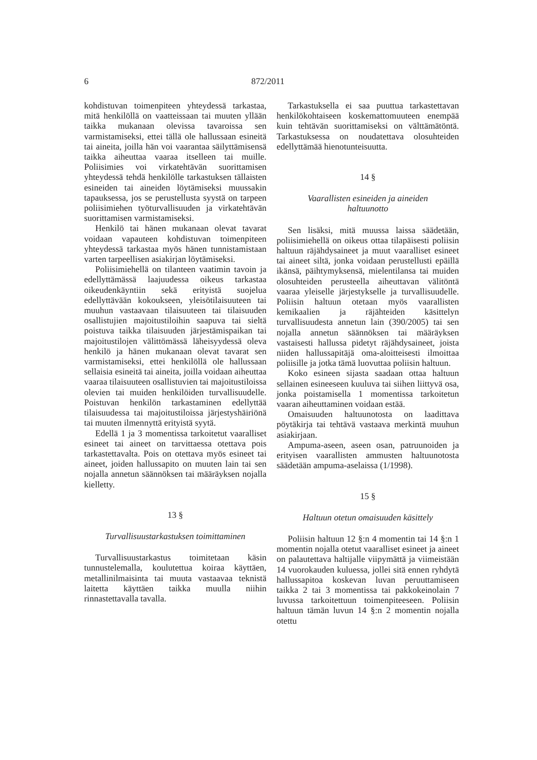6 872/2011
kohdistuvan toimenpiteen yhteydessä tarkastaa, mitä henkilöllä on vaatteissaan tai muuten yllään taikka mukanaan olevissa tavaroissa sen varmistamiseksi, ettei tällä ole hallussaan esineitä tai aineita, joilla hän voi vaarantaa säilyttämisensä taikka aiheuttaa vaaraa itselleen tai muille. Poliisimies voi virkatehtävän suorittamisen yhteydessä tehdä henkilölle tarkastuksen tällaisten esineiden tai aineiden löytämiseksi muussakin tapauksessa, jos se perustellusta syystä on tarpeen poliisimiehen työturvallisuuden ja virkatehtävän suorittamisen varmistamiseksi.
Henkilö tai hänen mukanaan olevat tavarat voidaan vapauteen kohdistuvan toimenpiteen yhteydessä tarkastaa myös hänen tunnistamistaan varten tarpeellisen asiakirjan löytämiseksi.
Poliisimiehellä on tilanteen vaatimin tavoin ja edellyttämässä laajuudessa oikeus tarkastaa oikeudenkäyntiin sekä erityistä suojelua edellyttävään kokoukseen, yleisötilaisuuteen tai muuhun vastaavaan tilaisuuteen tai tilaisuuden osallistujien majoitustiloihin saapuva tai sieltä poistuva taikka tilaisuuden järjestämispaikan tai majoitustilojen välittömässä läheisyydessä oleva henkilö ja hänen mukanaan olevat tavarat sen varmistamiseksi, ettei henkilöllä ole hallussaan sellaisia esineitä tai aineita, joilla voidaan aiheuttaa vaaraa tilaisuuteen osallistuvien tai majoitustiloissa olevien tai muiden henkilöiden turvallisuudelle. Poistuvan henkilön tarkastaminen edellyttää tilaisuudessa tai majoitustiloissa järjestyshäiriönä tai muuten ilmennyttä erityistä syytä.
Edellä 1 ja 3 momentissa tarkoitetut vaaralliset esineet tai aineet on tarvittaessa otettava pois tarkastettavalta. Pois on otettava myös esineet tai aineet, joiden hallussapito on muuten lain tai sen nojalla annetun säännöksen tai määräyksen nojalla kielletty.
13 §
Turvallisuustarkastuksen toimittaminen
Turvallisuustarkastus toimitetaan käsin tunnustelemalla, koulutettua koiraa käyttäen, metallinilmaisinta tai muuta vastaavaa teknistä laitetta käyttäen taikka muulla niihin rinnastettavalla tavalla.
Tarkastuksella ei saa puuttua tarkastettavan henkilökohtaiseen koskemattomuuteen enempää kuin tehtävän suorittamiseksi on välttämätöntä. Tarkastuksessa on noudatettava olosuhteiden edellyttämää hienotunteisuutta.
14 §
Vaarallisten esineiden ja aineiden
haltuunotto
Sen lisäksi, mitä muussa laissa säädetään, poliisimiehellä on oikeus ottaa tilapäisesti poliisin haltuun räjähdysaineet ja muut vaaralliset esineet tai aineet siltä, jonka voidaan perustellusti epäillä ikänsä, päihtymyksensä, mielentilansa tai muiden olosuhteiden perusteella aiheuttavan välitöntä vaaraa yleiselle järjestykselle ja turvallisuudelle. Poliisin haltuun otetaan myös vaarallisten kemikaalien ja räjähteiden käsittelyn turvallisuudesta annetun lain (390/2005) tai sen nojalla annetun säännöksen tai määräyksen vastaisesti hallussa pidetyt räjähdysaineet, joista niiden hallussapitäjä oma-aloitteisesti ilmoittaa poliisille ja jotka tämä luovuttaa poliisin haltuun.
Koko esineen sijasta saadaan ottaa haltuun sellainen esineeseen kuuluva tai siihen liittyvä osa, jonka poistamisella 1 momentissa tarkoitetun vaaran aiheuttaminen voidaan estää.
Omaisuuden haltuunotosta on laadittava pöytäkirja tai tehtävä vastaava merkintä muuhun asiakirjaan.
Ampuma-aseen, aseen osan, patruunoiden ja erityisen vaarallisten ammusten haltuunotosta säädetään ampuma-aselaissa (1/1998).
15 §
Haltuun otetun omaisuuden käsittely
Poliisin haltuun 12 §:n 4 momentin tai 14 §:n 1 momentin nojalla otetut vaaralliset esineet ja aineet on palautettava haltijalle viipymättä ja viimeistään 14 vuorokauden kuluessa, jollei sitä ennen ryhdytä hallussapitoa koskevan luvan peruuttamiseen taikka 2 tai 3 momentissa tai pakkokeinolain 7 luvussa tarkoitettuun toimenpiteeseen. Poliisin haltuun tämän luvun 14 §:n 2 momentin nojalla otettu